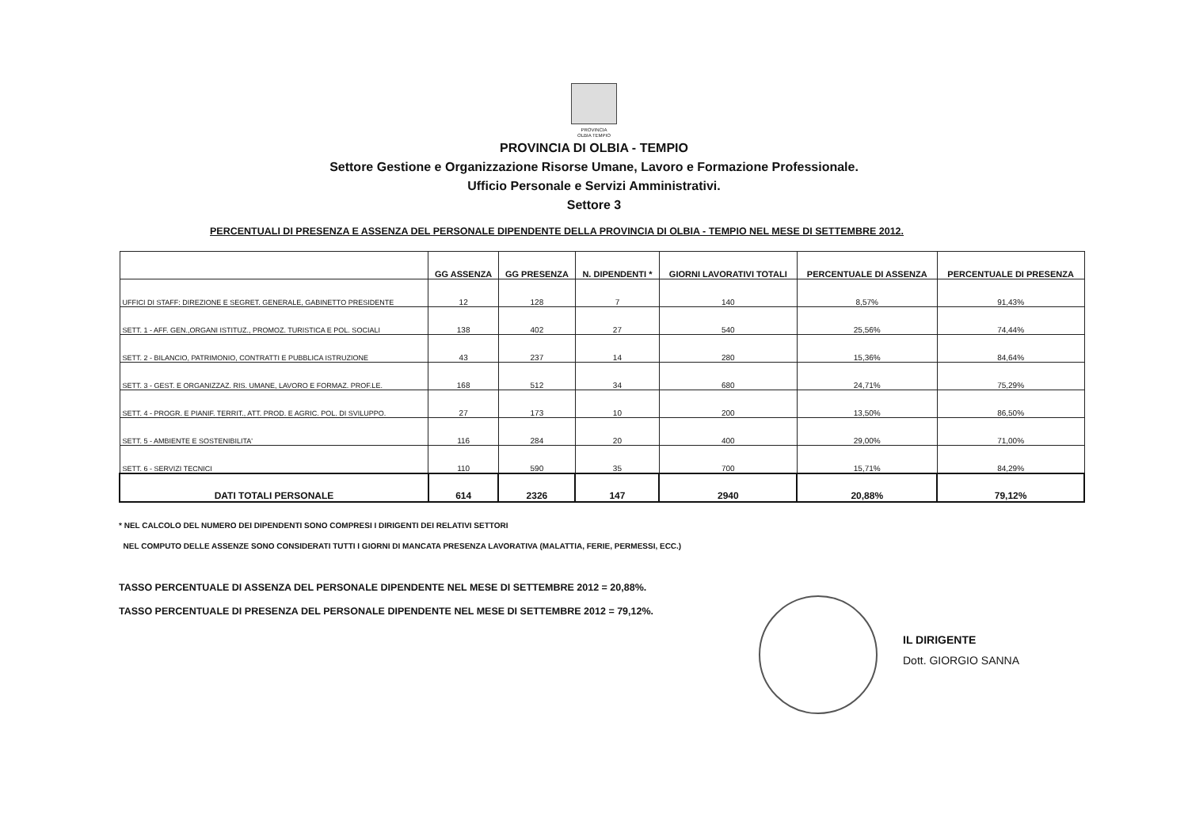PROVINCIA
OLBIA TEMPIO
PROVINCIA DI OLBIA - TEMPIO
Settore Gestione e Organizzazione Risorse Umane, Lavoro e Formazione Professionale.
Ufficio Personale e Servizi Amministrativi.
Settore 3
PERCENTUALI DI PRESENZA E ASSENZA DEL PERSONALE DIPENDENTE DELLA PROVINCIA DI OLBIA - TEMPIO NEL MESE DI SETTEMBRE 2012.
| | GG ASSENZA | GG PRESENZA | N. DIPENDENTI * | GIORNI LAVORATIVI TOTALI | PERCENTUALE DI ASSENZA | PERCENTUALE DI PRESENZA |
| --- | --- | --- | --- | --- | --- | --- |
| UFFICI DI STAFF: DIREZIONE E SEGRET. GENERALE, GABINETTO PRESIDENTE | 12 | 128 | 7 | 140 | 8,57% | 91,43% |
| SETT. 1 - AFF. GEN.,ORGANI ISTITUZ., PROMOZ. TURISTICA E POL. SOCIALI | 138 | 402 | 27 | 540 | 25,56% | 74,44% |
| SETT. 2 - BILANCIO, PATRIMONIO, CONTRATTI E PUBBLICA ISTRUZIONE | 43 | 237 | 14 | 280 | 15,36% | 84,64% |
| SETT. 3 - GEST. E ORGANIZZAZ. RIS. UMANE, LAVORO E FORMAZ. PROF.LE. | 168 | 512 | 34 | 680 | 24,71% | 75,29% |
| SETT. 4 - PROGR. E PIANIF. TERRIT., ATT. PROD. E AGRIC. POL. DI SVILUPPO. | 27 | 173 | 10 | 200 | 13,50% | 86,50% |
| SETT. 5 - AMBIENTE E SOSTENIBILITA' | 116 | 284 | 20 | 400 | 29,00% | 71,00% |
| SETT. 6 - SERVIZI TECNICI | 110 | 590 | 35 | 700 | 15,71% | 84,29% |
| DATI TOTALI PERSONALE | 614 | 2326 | 147 | 2940 | 20,88% | 79,12% |
* NEL CALCOLO DEL NUMERO DEI DIPENDENTI SONO COMPRESI I DIRIGENTI DEI RELATIVI SETTORI
NEL COMPUTO DELLE ASSENZE SONO CONSIDERATI TUTTI I GIORNI DI MANCATA PRESENZA LAVORATIVA (MALATTIA, FERIE, PERMESSI, ECC.)
TASSO PERCENTUALE DI ASSENZA DEL PERSONALE DIPENDENTE NEL MESE DI SETTEMBRE 2012 = 20,88%.
TASSO PERCENTUALE DI PRESENZA DEL PERSONALE DIPENDENTE NEL MESE DI SETTEMBRE 2012 = 79,12%.
IL DIRIGENTE
Dott. GIORGIO SANNA